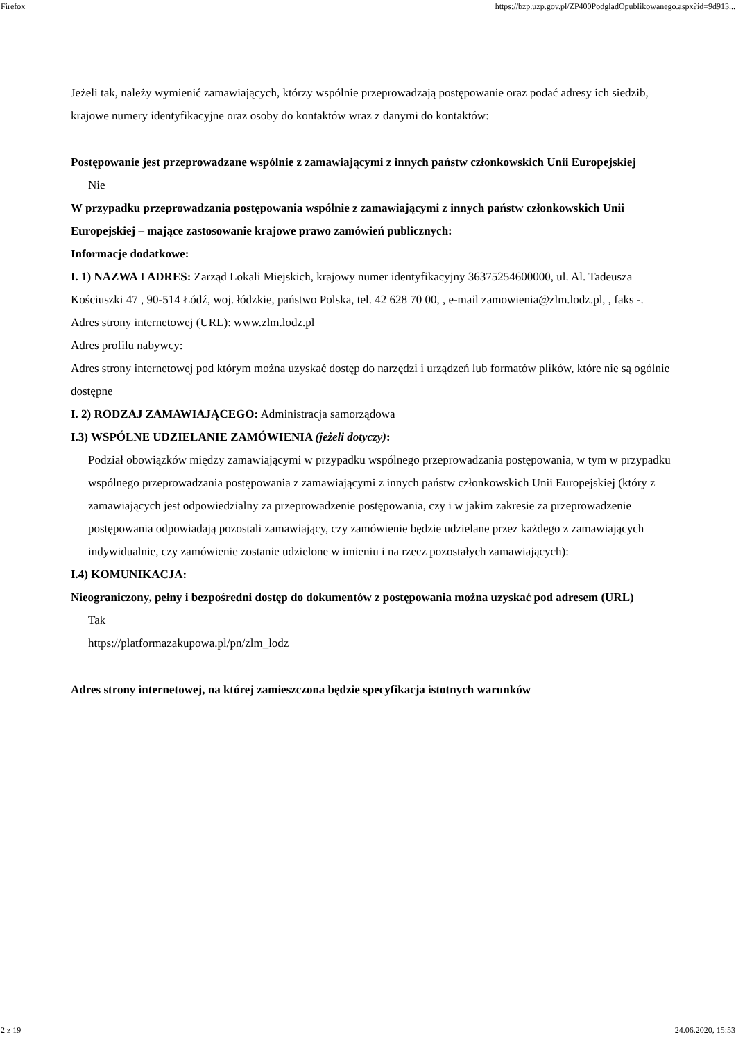Firefox https://bzp.uzp.gov.pl/ZP400PodgladOpublikowanego.aspx?id=9d913...
Jeżeli tak, należy wymienić zamawiających, którzy wspólnie przeprowadzają postępowanie oraz podać adresy ich siedzib, krajowe numery identyfikacyjne oraz osoby do kontaktów wraz z danymi do kontaktów:
Postępowanie jest przeprowadzane wspólnie z zamawiającymi z innych państw członkowskich Unii Europejskiej
Nie
W przypadku przeprowadzania postępowania wspólnie z zamawiającymi z innych państw członkowskich Unii Europejskiej – mające zastosowanie krajowe prawo zamówień publicznych:
Informacje dodatkowe:
I. 1) NAZWA I ADRES: Zarząd Lokali Miejskich, krajowy numer identyfikacyjny 36375254600000, ul. Al. Tadeusza Kościuszki 47 , 90-514 Łódź, woj. łódzkie, państwo Polska, tel. 42 628 70 00, , e-mail zamowienia@zlm.lodz.pl, , faks -.
Adres strony internetowej (URL): www.zlm.lodz.pl
Adres profilu nabywcy:
Adres strony internetowej pod którym można uzyskać dostęp do narzędzi i urządzeń lub formatów plików, które nie są ogólnie dostępne
I. 2) RODZAJ ZAMAWIAJĄCEGO: Administracja samorządowa
I.3) WSPÓLNE UDZIELANIE ZAMÓWIENIA (jeżeli dotyczy):
Podział obowiązków między zamawiającymi w przypadku wspólnego przeprowadzania postępowania, w tym w przypadku wspólnego przeprowadzania postępowania z zamawiającymi z innych państw członkowskich Unii Europejskiej (który z zamawiających jest odpowiedzialny za przeprowadzenie postępowania, czy i w jakim zakresie za przeprowadzenie postępowania odpowiadają pozostali zamawiający, czy zamówienie będzie udzielane przez każdego z zamawiających indywidualnie, czy zamówienie zostanie udzielone w imieniu i na rzecz pozostałych zamawiających):
I.4) KOMUNIKACJA:
Nieograniczony, pełny i bezpośredni dostęp do dokumentów z postępowania można uzyskać pod adresem (URL)
Tak
https://platformazakupowa.pl/pn/zlm_lodz
Adres strony internetowej, na której zamieszczona będzie specyfikacja istotnych warunków
2 z 19 24.06.2020, 15:53